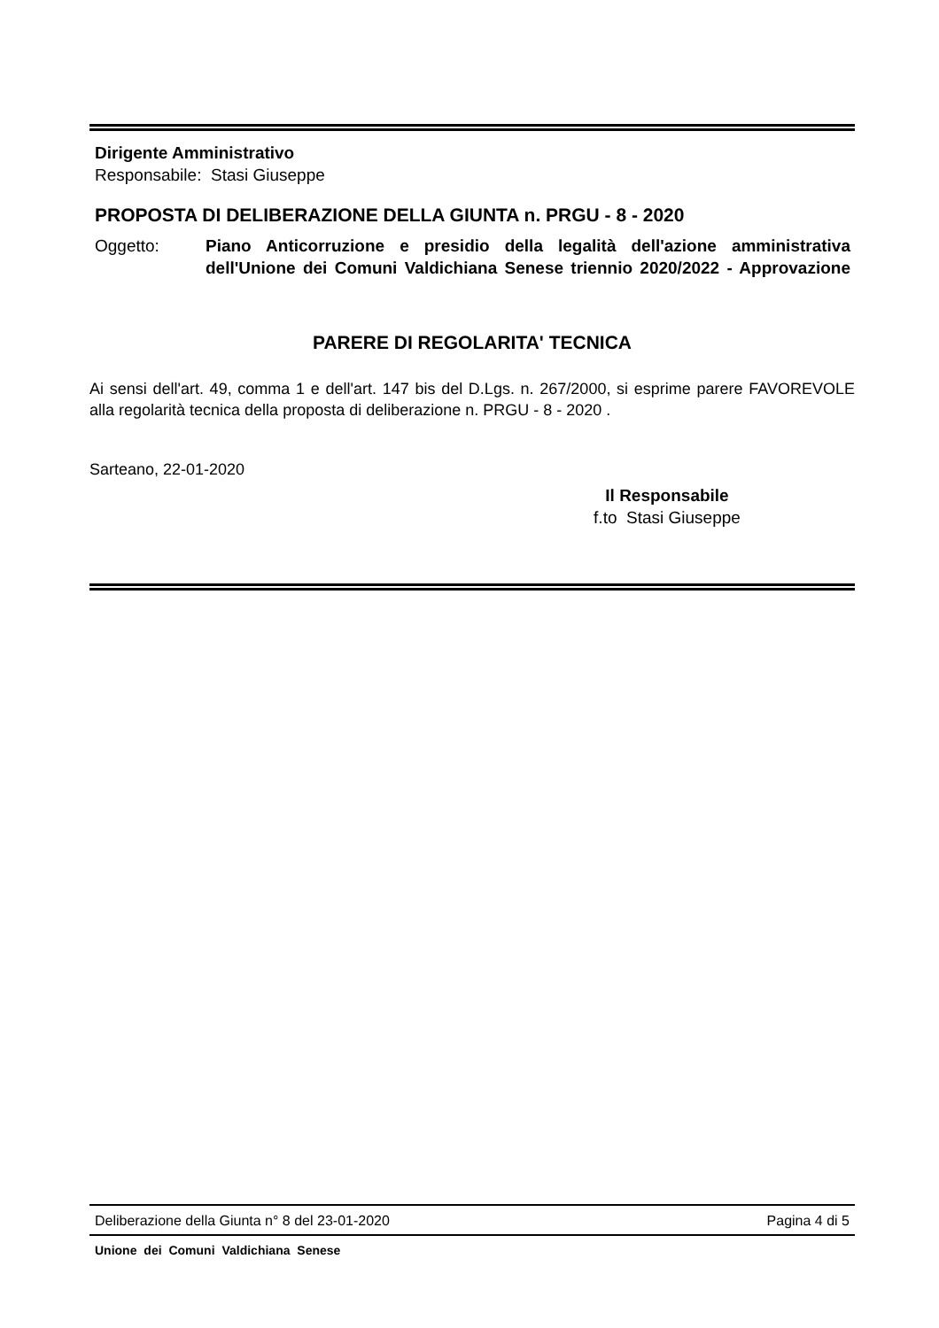Dirigente Amministrativo
Responsabile: Stasi Giuseppe
PROPOSTA DI DELIBERAZIONE DELLA GIUNTA n. PRGU - 8 - 2020
Oggetto: Piano Anticorruzione e presidio della legalità dell'azione amministrativa dell'Unione dei Comuni Valdichiana Senese triennio 2020/2022 - Approvazione
PARERE DI REGOLARITA' TECNICA
Ai sensi dell'art. 49, comma 1 e dell'art. 147 bis del D.Lgs. n. 267/2000, si esprime parere FAVOREVOLE alla regolarità tecnica della proposta di deliberazione n. PRGU - 8 - 2020 .
Sarteano, 22-01-2020
Il Responsabile
f.to Stasi Giuseppe
Deliberazione della Giunta n° 8 del 23-01-2020 Pagina 4 di 5
Unione dei Comuni Valdichiana Senese